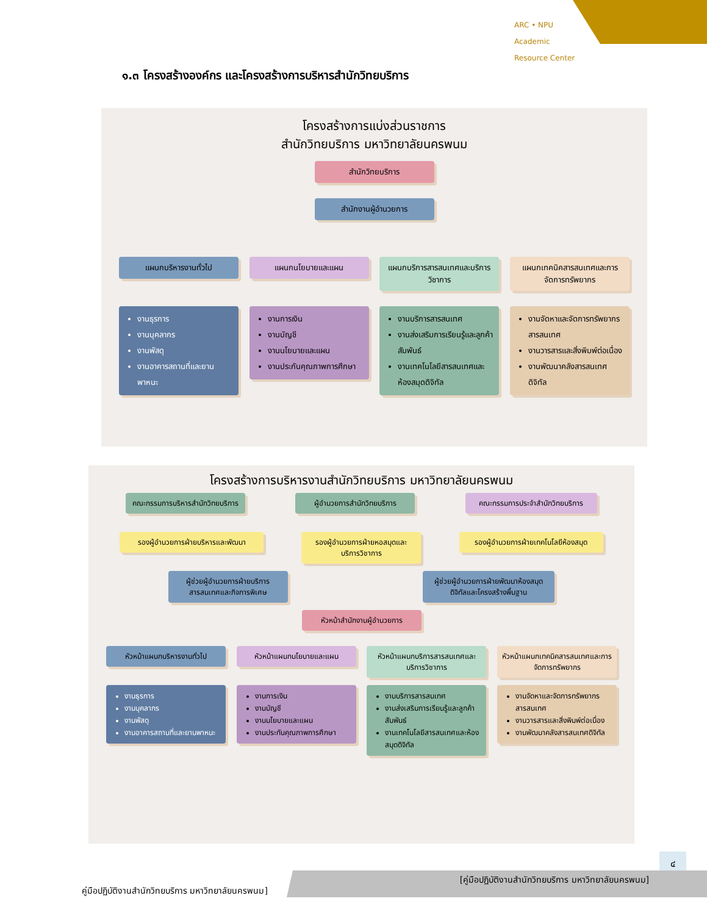ARC • NPU
Academic
Resource Center
๑.๓ โครงสร้างองค์กร และโครงสร้างการบริหารสำนักวิทยบริการ
โครงสร้างการแบ่งส่วนราชการ
สำนักวิทยบริการ มหาวิทยาลัยนครพนม
สำนักวิทยบริการ
สำนักงานผู้อำนวยการ
แผนกบริหารงานทั่วไป แผนกนโยบายและแผน แผนกบริการสารสนเทศและบริการวิชาการ
แผนกเทคนิคสารสนเทศและการจัดการทรัพยากร
งานธุรการ
งานบุคลากร
งานพัสดุ
งานอาคารสถานที่และยานพาหนะ
งานการเงิน
งานบัญชี
งานนโยบายและแผน
งานประกันคุณภาพการศึกษา
งานบริการสารสนเทศ
งานส่งเสริมการเรียนรู้และลูกค้าสัมพันธ์
งานเทคโนโลยีสารสนเทศและห้องสมุดดิจิทัล
งานจัดหาและจัดการทรัพยากรสารสนเทศ
งานวารสารและสิ่งพิมพ์ต่อเนื่อง
งานพัฒนาคลังสารสนเทศดิจิทัล
โครงสร้างการบริหารงานสำนักวิทยบริการ มหาวิทยาลัยนครพนม
คณะกรรมการบริหารสำนักวิทยบริการ
ผู้อำนวยการสำนักวิทยบริการ
คณะกรรมการประจำสำนักวิทยบริการ
รองผู้อำนวยการฝ่ายบริหารและพัฒนา
รองผู้อำนวยการฝ่ายหอสมุดและบริการวิชาการ
รองผู้อำนวยการฝ่ายเทคโนโลยีห้องสมุด
ผู้ช่วยผู้อำนวยการฝ่ายบริการสารสนเทศและกิจการพิเศษ
ผู้ช่วยผู้อำนวยการฝ่ายพัฒนาห้องสมุดดิจิทัลและโครงสร้างพื้นฐาน
หัวหน้าสำนักงานผู้อำนวยการ
หัวหน้าแผนกบริหารงานทั่วไป
หัวหน้าแผนกนโยบายและแผน หัวหน้าแผนกบริการสารสนเทศและบริการวิชาการ
หัวหน้าแผนกเทคนิคสารสนเทศและการจัดการทรัพยากร
งานธุรการ
งานบุคลากร
งานพัสดุ
งานอาคารสถานที่และยานพาหนะ
งานการเงิน
งานบัญชี
งานนโยบายและแผน
งานประกันคุณภาพการศึกษา
งานบริการสารสนเทศ
งานส่งเสริมการเรียนรู้และลูกค้าสัมพันธ์
งานเทคโนโลยีสารสนเทศและห้องสมุดดิจิทัล
งานจัดหาและจัดการทรัพยากรสารสนเทศ
งานวารสารและสิ่งพิมพ์ต่อเนื่อง
งานพัฒนาคลังสารสนเทศดิจิทัล
๔
[คู่มือปฏิบัติงานสำนักวิทยบริการ มหาวิทยาลัยนครพนม]
คู่มือปฏิบัติงานสำนักวิทยบริการ มหาวิทยาลัยนครพนม]